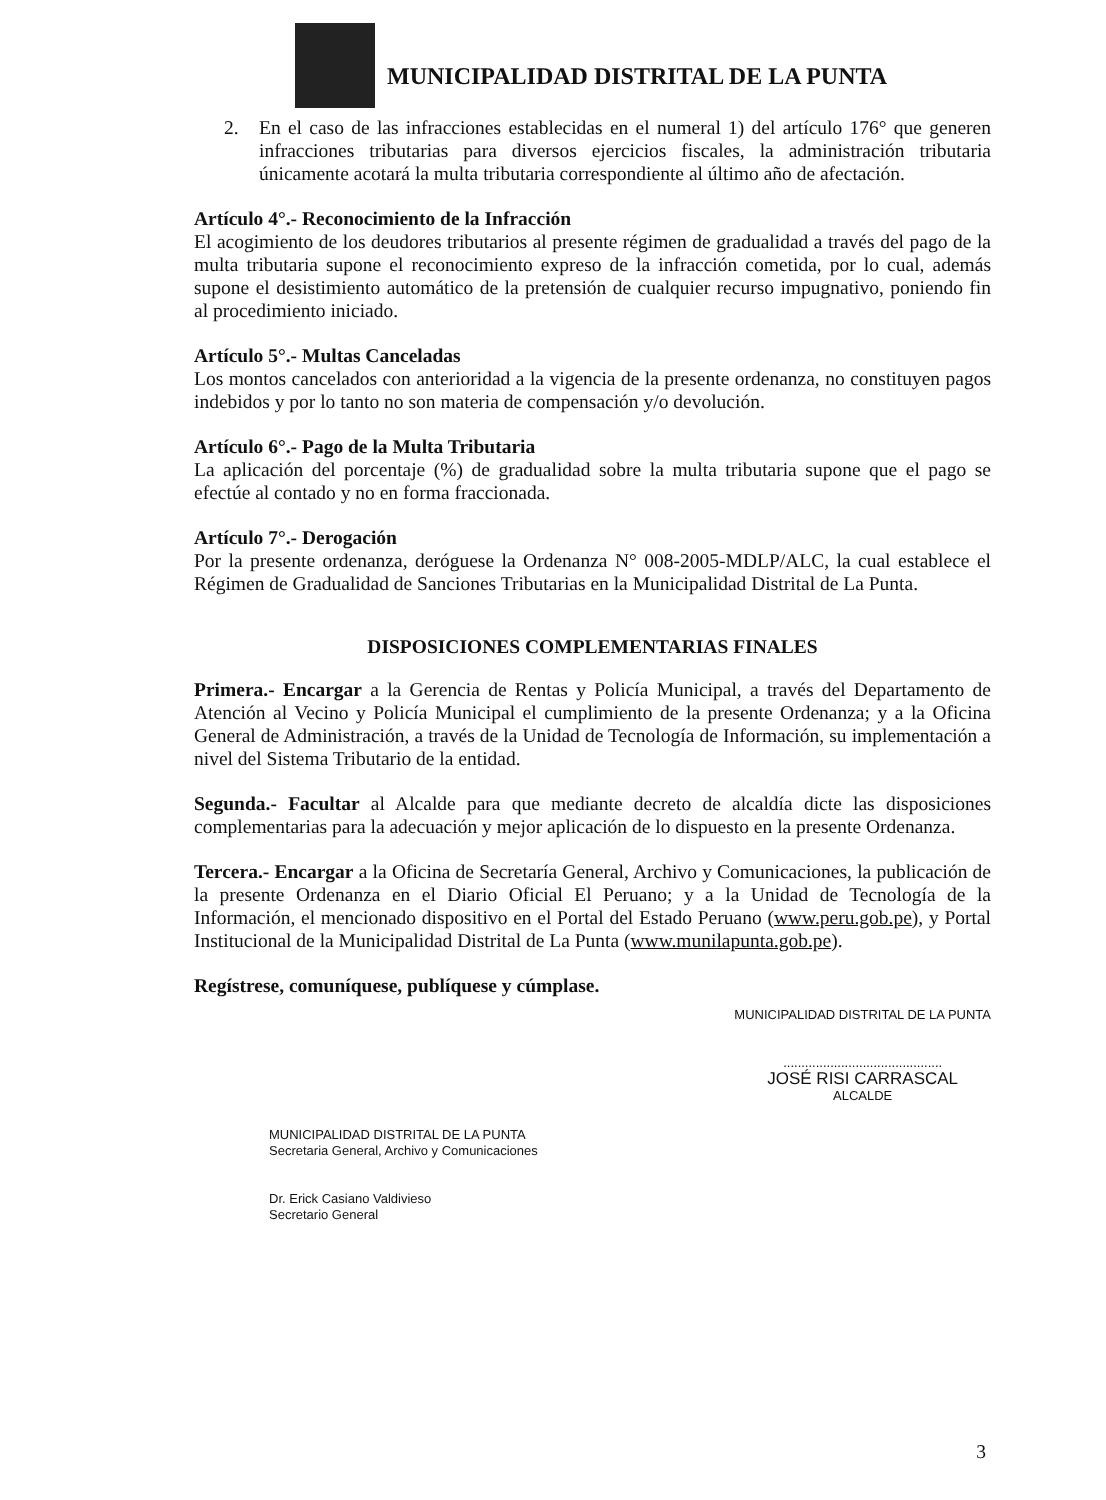MUNICIPALIDAD DISTRITAL DE LA PUNTA
2. En el caso de las infracciones establecidas en el numeral 1) del artículo 176° que generen infracciones tributarias para diversos ejercicios fiscales, la administración tributaria únicamente acotará la multa tributaria correspondiente al último año de afectación.
Artículo 4°.- Reconocimiento de la Infracción
El acogimiento de los deudores tributarios al presente régimen de gradualidad a través del pago de la multa tributaria supone el reconocimiento expreso de la infracción cometida, por lo cual, además supone el desistimiento automático de la pretensión de cualquier recurso impugnativo, poniendo fin al procedimiento iniciado.
Artículo 5°.- Multas Canceladas
Los montos cancelados con anterioridad a la vigencia de la presente ordenanza, no constituyen pagos indebidos y por lo tanto no son materia de compensación y/o devolución.
Artículo 6°.- Pago de la Multa Tributaria
La aplicación del porcentaje (%) de gradualidad sobre la multa tributaria supone que el pago se efectúe al contado y no en forma fraccionada.
Artículo 7°.- Derogación
Por la presente ordenanza, deróguese la Ordenanza N° 008-2005-MDLP/ALC, la cual establece el Régimen de Gradualidad de Sanciones Tributarias en la Municipalidad Distrital de La Punta.
DISPOSICIONES COMPLEMENTARIAS FINALES
Primera.- Encargar a la Gerencia de Rentas y Policía Municipal, a través del Departamento de Atención al Vecino y Policía Municipal el cumplimiento de la presente Ordenanza; y a la Oficina General de Administración, a través de la Unidad de Tecnología de Información, su implementación a nivel del Sistema Tributario de la entidad.
Segunda.- Facultar al Alcalde para que mediante decreto de alcaldía dicte las disposiciones complementarias para la adecuación y mejor aplicación de lo dispuesto en la presente Ordenanza.
Tercera.- Encargar a la Oficina de Secretaría General, Archivo y Comunicaciones, la publicación de la presente Ordenanza en el Diario Oficial El Peruano; y a la Unidad de Tecnología de la Información, el mencionado dispositivo en el Portal del Estado Peruano (www.peru.gob.pe), y Portal Institucional de la Municipalidad Distrital de La Punta (www.munilapunta.gob.pe).
Regístrese, comuníquese, publíquese y cúmplase.
MUNICIPALIDAD DISTRITAL DE LA PUNTA
Secretaria General, Archivo y Comunicaciones
Dr. Erick Casiano Valdivieso
Secretario General
MUNICIPALIDAD DISTRITAL DE LA PUNTA
............................................
JOSÉ RISI CARRASCAL
ALCALDE
3